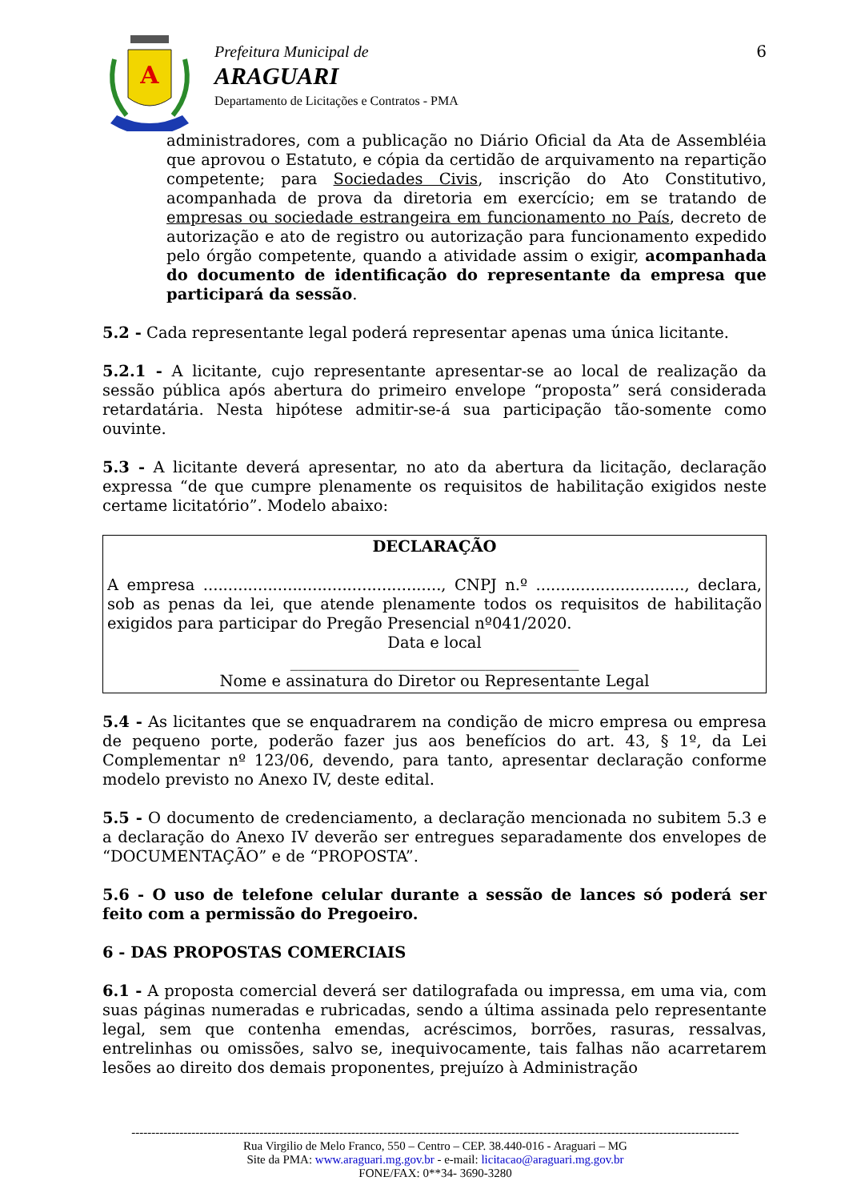A
Prefeitura Municipal de
ARAGUARI
Departamento de Licitações e Contratos - PMA
6
administradores, com a publicação no Diário Oficial da Ata de Assembléia que aprovou o Estatuto, e cópia da certidão de arquivamento na repartição competente; para Sociedades Civis, inscrição do Ato Constitutivo, acompanhada de prova da diretoria em exercício; em se tratando de empresas ou sociedade estrangeira em funcionamento no País, decreto de autorização e ato de registro ou autorização para funcionamento expedido pelo órgão competente, quando a atividade assim o exigir, acompanhada do documento de identificação do representante da empresa que participará da sessão.
5.2 - Cada representante legal poderá representar apenas uma única licitante.
5.2.1 - A licitante, cujo representante apresentar-se ao local de realização da sessão pública após abertura do primeiro envelope “proposta” será considerada retardatária. Nesta hipótese admitir-se-á sua participação tão-somente como ouvinte.
5.3 - A licitante deverá apresentar, no ato da abertura da licitação, declaração expressa “de que cumpre plenamente os requisitos de habilitação exigidos neste certame licitatório”. Modelo abaixo:
DECLARAÇÃO
A empresa ................................................, CNPJ n.º .............................., declara, sob as penas da lei, que atende plenamente todos os requisitos de habilitação exigidos para participar do Pregão Presencial nº041/2020.
Data e local
_____________________________________
Nome e assinatura do Diretor ou Representante Legal
5.4 - As licitantes que se enquadrarem na condição de micro empresa ou empresa de pequeno porte, poderão fazer jus aos benefícios do art. 43, § 1º, da Lei Complementar nº 123/06, devendo, para tanto, apresentar declaração conforme modelo previsto no Anexo IV, deste edital.
5.5 - O documento de credenciamento, a declaração mencionada no subitem 5.3 e a declaração do Anexo IV deverão ser entregues separadamente dos envelopes de “DOCUMENTAÇÃO” e de “PROPOSTA”.
5.6 - O uso de telefone celular durante a sessão de lances só poderá ser feito com a permissão do Pregoeiro.
6 - DAS PROPOSTAS COMERCIAIS
6.1 - A proposta comercial deverá ser datilografada ou impressa, em uma via, com suas páginas numeradas e rubricadas, sendo a última assinada pelo representante legal, sem que contenha emendas, acréscimos, borrões, rasuras, ressalvas, entrelinhas ou omissões, salvo se, inequivocamente, tais falhas não acarretarem lesões ao direito dos demais proponentes, prejuízo à Administração
--------------------------------------------------------------------------------------------------------------------------------------------------------
Rua Virgilio de Melo Franco, 550 – Centro – CEP. 38.440-016 - Araguari – MG
Site da PMA: www.araguari.mg.gov.br - e-mail: licitacao@araguari.mg.gov.br
FONE/FAX: 0**34- 3690-3280